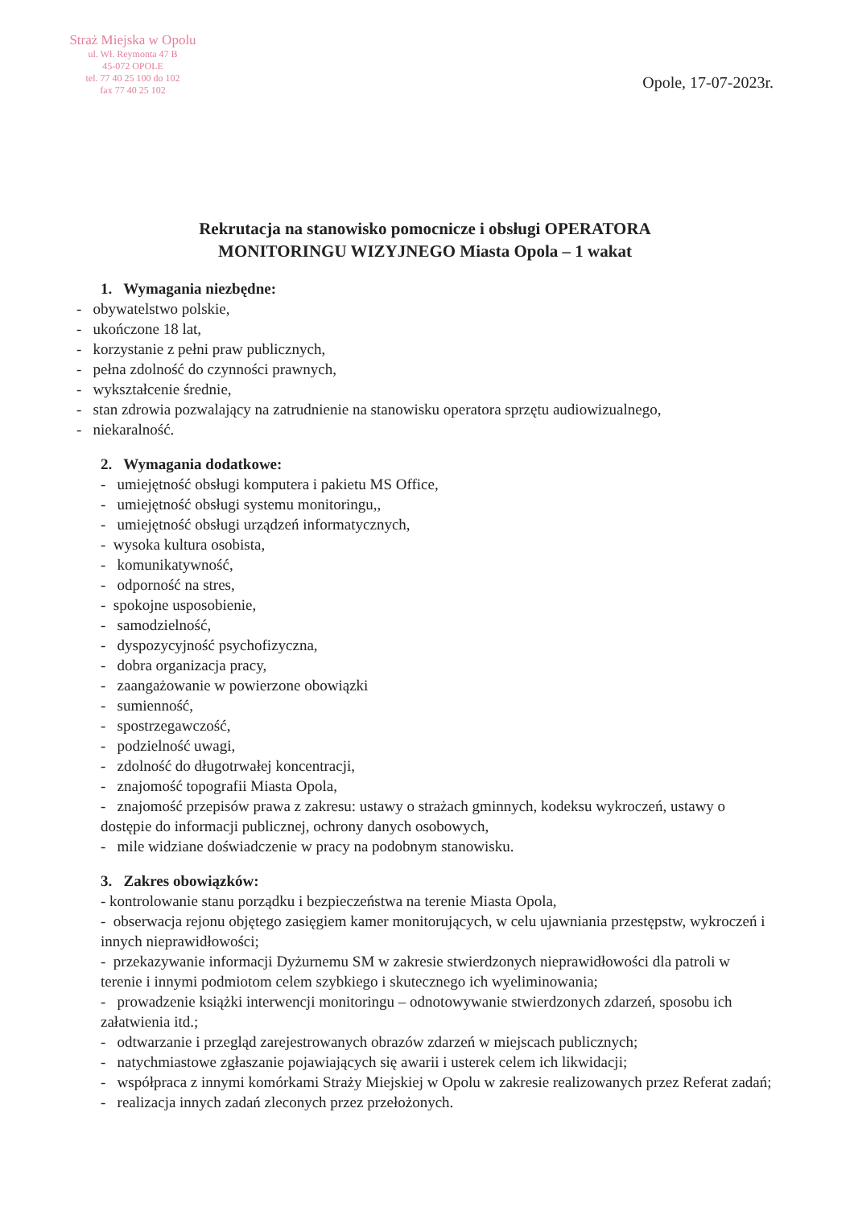Straż Miejska w Opolu
ul. Wł. Reymonta 47 B
45-072 OPOLE
tel. 77 40 25 100 do 102
fax 77 40 25 102
Opole, 17-07-2023r.
Rekrutacja na stanowisko pomocnicze i obsługi OPERATORA
MONITORINGU WIZYJNEGO Miasta Opola – 1 wakat
1. Wymagania niezbędne:
- obywatelstwo polskie,
- ukończone 18 lat,
- korzystanie z pełni praw publicznych,
- pełna zdolność do czynności prawnych,
- wykształcenie średnie,
- stan zdrowia pozwalający na zatrudnienie na stanowisku operatora sprzętu audiowizualnego,
- niekaralność.
2. Wymagania dodatkowe:
- umiejętność obsługi komputera i pakietu MS Office,
- umiejętność obsługi systemu monitoringu,,
- umiejętność obsługi urządzeń informatycznych,
- wysoka kultura osobista,
- komunikatywność,
- odporność na stres,
- spokojne usposobienie,
- samodzielność,
- dyspozycyjność psychofizyczna,
- dobra organizacja pracy,
- zaangażowanie w powierzone obowiązki
- sumienność,
- spostrzegawczość,
- podzielność uwagi,
- zdolność do długotrwałej koncentracji,
- znajomość topografii Miasta Opola,
- znajomość przepisów prawa z zakresu: ustawy o strażach gminnych, kodeksu wykroczeń, ustawy o dostępie do informacji publicznej, ochrony danych osobowych,
- mile widziane doświadczenie w pracy na podobnym stanowisku.
3. Zakres obowiązków:
- kontrolowanie stanu porządku i bezpieczeństwa na terenie Miasta Opola,
- obserwacja rejonu objętego zasięgiem kamer monitorujących, w celu ujawniania przestępstw, wykroczeń i innych nieprawidłowości;
- przekazywanie informacji Dyżurnemu SM w zakresie stwierdzonych nieprawidłowości dla patroli w terenie i innymi podmiotom celem szybkiego i skutecznego ich wyeliminowania;
- prowadzenie książki interwencji monitoringu – odnotowywanie stwierdzonych zdarzeń, sposobu ich załatwienia itd.;
- odtwarzanie i przegląd zarejestrowanych obrazów zdarzeń w miejscach publicznych;
- natychmiastowe zgłaszanie pojawiających się awarii i usterek celem ich likwidacji;
- współpraca z innymi komórkami Straży Miejskiej w Opolu w zakresie realizowanych przez Referat zadań;
- realizacja innych zadań zleconych przez przełożonych.